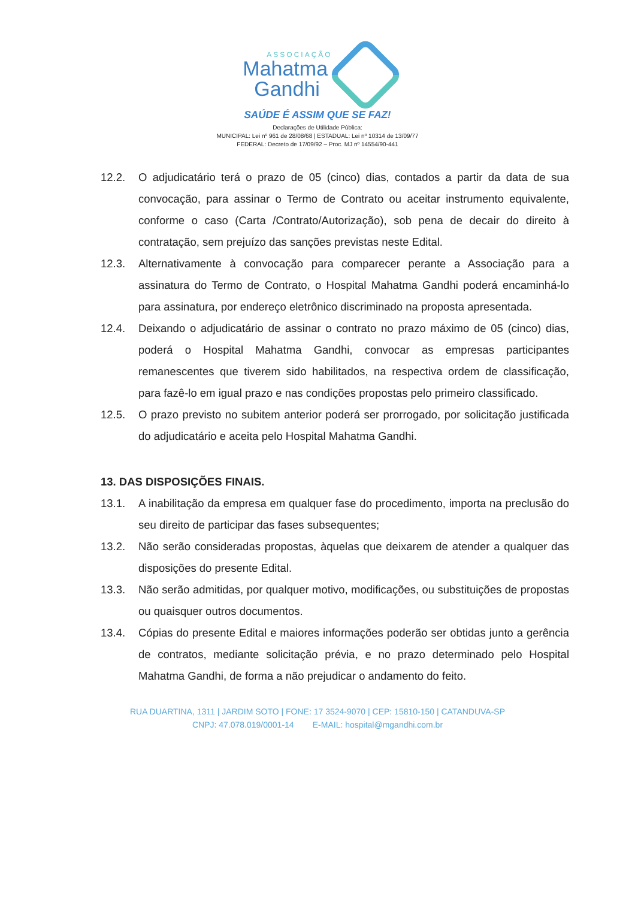ASSOCIAÇÃO
Mahatma
Gandhi
SAÚDE É ASSIM QUE SE FAZ!
Declarações de Utilidade Pública:
MUNICIPAL: Lei nº 961 de 28/08/68 | ESTADUAL: Lei nº 10314 de 13/09/77
FEDERAL: Decreto de 17/09/92 – Proc. MJ nº 14554/90-441
12.2. O adjudicatário terá o prazo de 05 (cinco) dias, contados a partir da data de sua convocação, para assinar o Termo de Contrato ou aceitar instrumento equivalente, conforme o caso (Carta /Contrato/Autorização), sob pena de decair do direito à contratação, sem prejuízo das sanções previstas neste Edital.
12.3. Alternativamente à convocação para comparecer perante a Associação para a assinatura do Termo de Contrato, o Hospital Mahatma Gandhi poderá encaminhá-lo para assinatura, por endereço eletrônico discriminado na proposta apresentada.
12.4. Deixando o adjudicatário de assinar o contrato no prazo máximo de 05 (cinco) dias, poderá o Hospital Mahatma Gandhi, convocar as empresas participantes remanescentes que tiverem sido habilitados, na respectiva ordem de classificação, para fazê-lo em igual prazo e nas condições propostas pelo primeiro classificado.
12.5. O prazo previsto no subitem anterior poderá ser prorrogado, por solicitação justificada do adjudicatário e aceita pelo Hospital Mahatma Gandhi.
13. DAS DISPOSIÇÕES FINAIS.
13.1. A inabilitação da empresa em qualquer fase do procedimento, importa na preclusão do seu direito de participar das fases subsequentes;
13.2. Não serão consideradas propostas, àquelas que deixarem de atender a qualquer das disposições do presente Edital.
13.3. Não serão admitidas, por qualquer motivo, modificações, ou substituições de propostas ou quaisquer outros documentos.
13.4. Cópias do presente Edital e maiores informações poderão ser obtidas junto a gerência de contratos, mediante solicitação prévia, e no prazo determinado pelo Hospital Mahatma Gandhi, de forma a não prejudicar o andamento do feito.
RUA DUARTINA, 1311 | JARDIM SOTO | FONE: 17 3524-9070 | CEP: 15810-150 | CATANDUVA-SP
CNPJ: 47.078.019/0001-14 E-MAIL: hospital@mgandhi.com.br